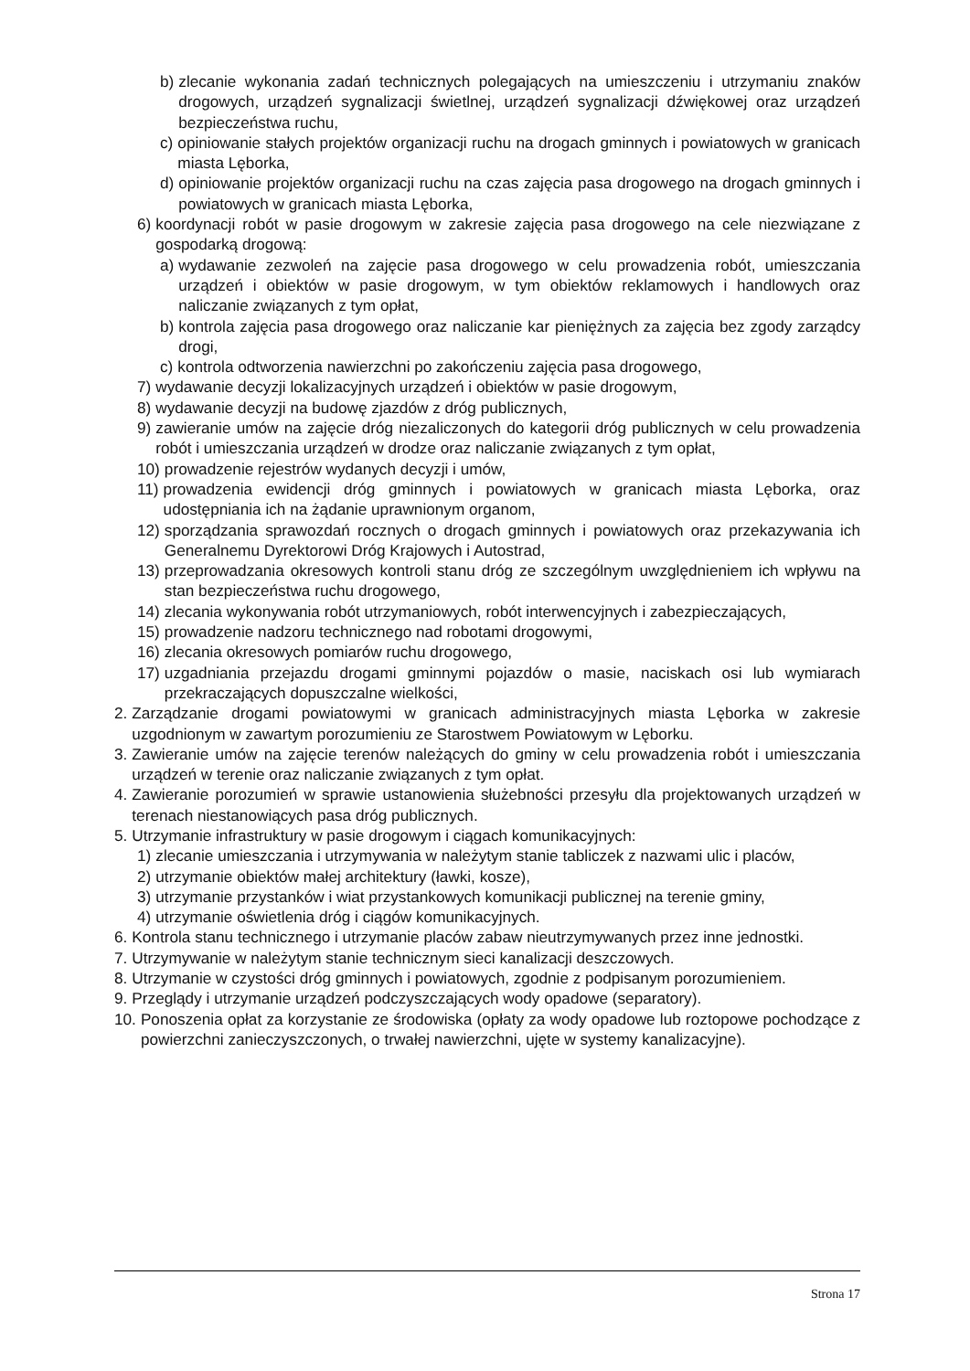b) zlecanie wykonania zadań technicznych polegających na umieszczeniu i utrzymaniu znaków drogowych, urządzeń sygnalizacji świetlnej, urządzeń sygnalizacji dźwiękowej oraz urządzeń bezpieczeństwa ruchu,
c) opiniowanie stałych projektów organizacji ruchu na drogach gminnych i powiatowych w granicach miasta Lęborka,
d) opiniowanie projektów organizacji ruchu na czas zajęcia pasa drogowego na drogach gminnych i powiatowych w granicach miasta Lęborka,
6) koordynacji robót w pasie drogowym w zakresie zajęcia pasa drogowego na cele niezwiązane z gospodarką drogową:
a) wydawanie zezwoleń na zajęcie pasa drogowego w celu prowadzenia robót, umieszczania urządzeń i obiektów w pasie drogowym, w tym obiektów reklamowych i handlowych oraz naliczanie związanych z tym opłat,
b) kontrola zajęcia pasa drogowego oraz naliczanie kar pieniężnych za zajęcia bez zgody zarządcy drogi,
c) kontrola odtworzenia nawierzchni po zakończeniu zajęcia pasa drogowego,
7) wydawanie decyzji lokalizacyjnych urządzeń i obiektów w pasie drogowym,
8) wydawanie decyzji na budowę zjazdów z dróg publicznych,
9) zawieranie umów na zajęcie dróg niezaliczonych do kategorii dróg publicznych w celu prowadzenia robót i umieszczania urządzeń w drodze oraz naliczanie związanych z tym opłat,
10) prowadzenie rejestrów wydanych decyzji i umów,
11) prowadzenia ewidencji dróg gminnych i powiatowych w granicach miasta Lęborka, oraz udostępniania ich na żądanie uprawnionym organom,
12) sporządzania sprawozdań rocznych o drogach gminnych i powiatowych oraz przekazywania ich Generalnemu Dyrektorowi Dróg Krajowych i Autostrad,
13) przeprowadzania okresowych kontroli stanu dróg ze szczególnym uwzględnieniem ich wpływu na stan bezpieczeństwa ruchu drogowego,
14) zlecania wykonywania robót utrzymaniowych, robót interwencyjnych i zabezpieczających,
15) prowadzenie nadzoru technicznego nad robotami drogowymi,
16) zlecania okresowych pomiarów ruchu drogowego,
17) uzgadniania przejazdu drogami gminnymi pojazdów o masie, naciskach osi lub wymiarach przekraczających dopuszczalne wielkości,
2. Zarządzanie drogami powiatowymi w granicach administracyjnych miasta Lęborka w zakresie uzgodnionym w zawartym porozumieniu ze Starostwem Powiatowym w Lęborku.
3. Zawieranie umów na zajęcie terenów należących do gminy w celu prowadzenia robót i umieszczania urządzeń w terenie oraz naliczanie związanych z tym opłat.
4. Zawieranie porozumień w sprawie ustanowienia służebności przesyłu dla projektowanych urządzeń w terenach niestanowiących pasa dróg publicznych.
5. Utrzymanie infrastruktury w pasie drogowym i ciągach komunikacyjnych:
1) zlecanie umieszczania i utrzymywania w należytym stanie tabliczek z nazwami ulic i placów,
2) utrzymanie obiektów małej architektury (ławki, kosze),
3) utrzymanie przystanków i wiat przystankowych komunikacji publicznej na terenie gminy,
4) utrzymanie oświetlenia dróg i ciągów komunikacyjnych.
6. Kontrola stanu technicznego i utrzymanie placów zabaw nieutrzymywanych przez inne jednostki.
7. Utrzymywanie w należytym stanie technicznym sieci kanalizacji deszczowych.
8. Utrzymanie w czystości dróg gminnych i powiatowych, zgodnie z podpisanym porozumieniem.
9. Przeglądy i utrzymanie urządzeń podczyszczających wody opadowe (separatory).
10. Ponoszenia opłat za korzystanie ze środowiska (opłaty za wody opadowe lub roztopowe pochodzące z powierzchni zanieczyszczonych, o trwałej nawierzchni, ujęte w systemy kanalizacyjne).
Strona 17